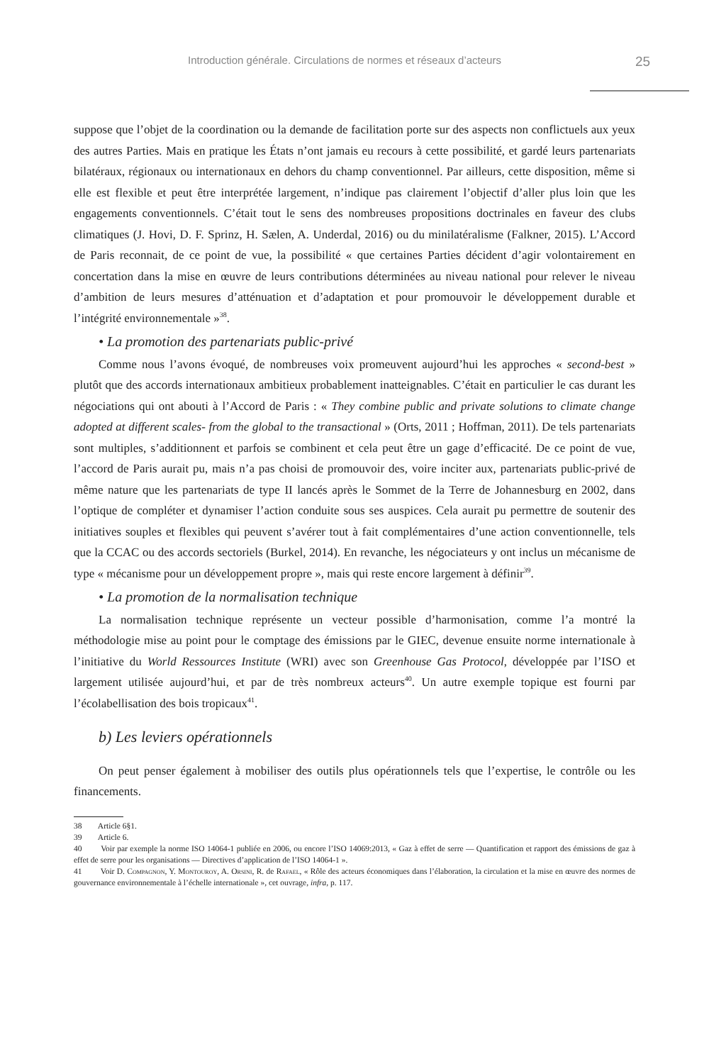Introduction générale. Circulations de normes et réseaux d’acteurs 25
suppose que l’objet de la coordination ou la demande de facilitation porte sur des aspects non conflictuels aux yeux des autres Parties. Mais en pratique les États n’ont jamais eu recours à cette possibilité, et gardé leurs partenariats bilatéraux, régionaux ou internationaux en dehors du champ conventionnel. Par ailleurs, cette disposition, même si elle est flexible et peut être interprétée largement, n’indique pas clairement l’objectif d’aller plus loin que les engagements conventionnels. C’était tout le sens des nombreuses propositions doctrinales en faveur des clubs climatiques (J. Hovi, D. F. Sprinz, H. Sælen, A. Underdal, 2016) ou du minilatéralisme (Falkner, 2015). L’Accord de Paris reconnait, de ce point de vue, la possibilité « que certaines Parties décident d’agir volontairement en concertation dans la mise en œuvre de leurs contributions déterminées au niveau national pour relever le niveau d’ambition de leurs mesures d’atténuation et d’adaptation et pour promouvoir le développement durable et l’intégrité environnementale »<sup>38</sup>.
• La promotion des partenariats public-privé
Comme nous l’avons évoqué, de nombreuses voix promeuvent aujourd’hui les approches « second-best » plutôt que des accords internationaux ambitieux probablement inatteignables. C’était en particulier le cas durant les négociations qui ont abouti à l’Accord de Paris : « They combine public and private solutions to climate change adopted at different scales- from the global to the transactional » (Orts, 2011 ; Hoffman, 2011). De tels partenariats sont multiples, s’additionnent et parfois se combinent et cela peut être un gage d’efficacité. De ce point de vue, l’accord de Paris aurait pu, mais n’a pas choisi de promouvoir des, voire inciter aux, partenariats public-privé de même nature que les partenariats de type II lancés après le Sommet de la Terre de Johannesburg en 2002, dans l’optique de compléter et dynamiser l’action conduite sous ses auspices. Cela aurait pu permettre de soutenir des initiatives souples et flexibles qui peuvent s’avérer tout à fait complémentaires d’une action conventionnelle, tels que la CCAC ou des accords sectoriels (Burkel, 2014). En revanche, les négociateurs y ont inclus un mécanisme de type « mécanisme pour un développement propre », mais qui reste encore largement à définir<sup>39</sup>.
• La promotion de la normalisation technique
La normalisation technique représente un vecteur possible d’harmonisation, comme l’a montré la méthodologie mise au point pour le comptage des émissions par le GIEC, devenue ensuite norme internationale à l’initiative du World Ressources Institute (WRI) avec son Greenhouse Gas Protocol, développée par l’ISO et largement utilisée aujourd’hui, et par de très nombreux acteurs<sup>40</sup>. Un autre exemple topique est fourni par l’écolabellisation des bois tropicaux<sup>41</sup>.
b) Les leviers opérationnels
On peut penser également à mobiliser des outils plus opérationnels tels que l’expertise, le contrôle ou les financements.
38 Article 6§1.
39 Article 6.
40 Voir par exemple la norme ISO 14064-1 publiée en 2006, ou encore l’ISO 14069:2013, « Gaz à effet de serre — Quantification et rapport des émissions de gaz à effet de serre pour les organisations — Directives d’application de l’ISO 14064-1 ».
41 Voir D. Compagnon, Y. Montouroy, A. Orsini, R. de Rafael, « Rôle des acteurs économiques dans l’élaboration, la circulation et la mise en œuvre des normes de gouvernance environnementale à l’échelle internationale », cet ouvrage, infra, p. 117.